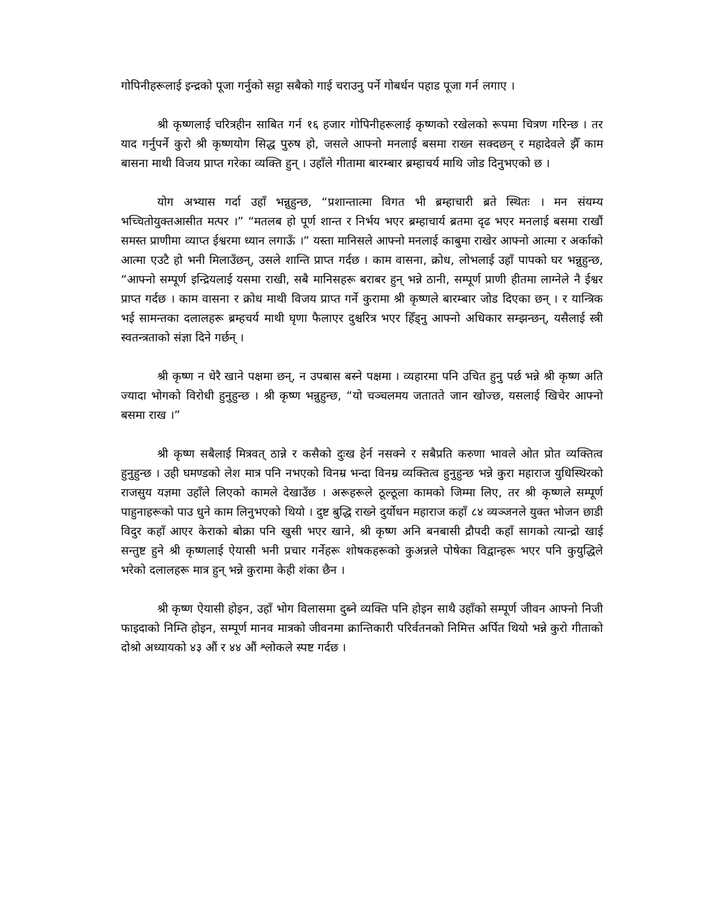गोपिनीहरूलाई इन्द्रको पूजा गर्नुको सट्टा सबैको गाई चराउनु पर्ने गोबर्धन पहाड पूजा गर्न लगाए ।
श्री कृष्णलाई चरित्रहीन साबित गर्न १६ हजार गोपिनीहरूलाई कृष्णको रखेलको रूपमा चित्रण गरिन्छ । तर याद गर्नुपर्ने कुरो श्री कृष्णयोग सिद्ध पुरुष हो, जसले आफ्नो मनलाई बसमा राख्न सक्दछन् र महादेवले झैँ काम बासना माथी विजय प्राप्त गरेका व्यक्ति हुन् । उहाँले गीतामा बारम्बार ब्रम्हाचर्य माथि जोड दिनुभएको छ ।
योग अभ्यास गर्दा उहाँ भन्नुहुन्छ, “प्रशान्तात्मा विगत भी ब्रम्हाचारी ब्रते स्थितः । मन संयम्य भच्चितोयुक्तआसीत मत्पर ।” “मतलब हो पूर्ण शान्त र निर्भय भएर ब्रम्हाचार्य ब्रतमा दृढ भएर मनलाई बसमा राखौं समस्त प्राणीमा व्याप्त ईश्वरमा ध्यान लगाऊँ ।” यस्ता मानिसले आफ्नो मनलाई काबुमा राखेर आफ्नो आत्मा र अर्काको आत्मा एउटै हो भनी मिलाउँछन्, उसले शान्ति प्राप्त गर्दछ । काम वासना, क्रोध, लोभलाई उहाँ पापको घर भन्नुहुन्छ, “आफ्नो सम्पूर्ण इन्द्रियलाई यसमा राखी, सबै मानिसहरू बराबर हुन् भन्ने ठानी, सम्पूर्ण प्राणी हीतमा लाग्नेले नै ईश्वर प्राप्त गर्दछ । काम वासना र क्रोध माथी विजय प्राप्त गर्ने कुरामा श्री कृष्णले बारम्बार जोड दिएका छन् । र यान्त्रिक भई सामन्तका दलालहरू ब्रम्हचर्य माथी घृणा फैलाएर दुश्चरित्र भएर हिँड्नु आफ्नो अधिकार सम्झन्छन्, यसैलाई स्त्री स्वतन्त्रताको संज्ञा दिने गर्छन् ।
श्री कृष्ण न धेरै खाने पक्षमा छन्, न उपबास बस्ने पक्षमा । व्यहारमा पनि उचित हुनु पर्छ भन्ने श्री कृष्ण अति ज्यादा भोगको विरोधी हुनुहुन्छ । श्री कृष्ण भन्नुहुन्छ, “यो चञ्चलमय जतातते जान खोज्छ, यसलाई खिचेर आफ्नो बसमा राख ।”
श्री कृष्ण सबैलाई मित्रवत् ठान्ने र कसैको दुःख हेर्न नसक्ने र सबैप्रति करुणा भावले ओत प्रोत व्यक्तित्व हुनुहुन्छ । उही घमण्डको लेश मात्र पनि नभएको विनम्र भन्दा विनम्र व्यक्तित्व हुनुहुन्छ भन्ने कुरा महाराज युधिस्थिरको राजसुय यज्ञमा उहाँले लिएको कामले देखाउँछ । अरूहरूले ठूल्ठूला कामको जिम्मा लिए, तर श्री कृष्णले सम्पूर्ण पाहुनाहरूको पाउ धुने काम लिनुभएको थियो । दुष्ट बुद्धि राख्ने दुर्योधन महाराज कहाँ ८४ व्यञ्जनले युक्त भोजन छाडी विदुर कहाँ आएर केराको बोक्रा पनि खुसी भएर खाने, श्री कृष्ण अनि बनबासी द्रौपदी कहाँ सागको त्यान्द्रो खाई सन्तुष्ट हुने श्री कृष्णलाई ऐयासी भनी प्रचार गर्नेहरू शोषकहरूको कुअन्नले पोषेका विद्वान्हरू भएर पनि कुयुद्धिले भरेको दलालहरू मात्र हुन् भन्ने कुरामा केही शंका छैन ।
श्री कृष्ण ऐयासी होइन, उहाँ भोग विलासमा दुब्ने व्यक्ति पनि होइन साथै उहाँको सम्पूर्ण जीवन आफ्नो निजी फाइदाको निम्ति होइन, सम्पूर्ण मानव मात्रको जीवनमा क्रान्तिकारी परिर्वतनको निमित्त अर्पित थियो भन्ने कुरो गीताको दोश्रो अध्यायको ४३ औं र ४४ औं श्लोकले स्पष्ट गर्दछ ।